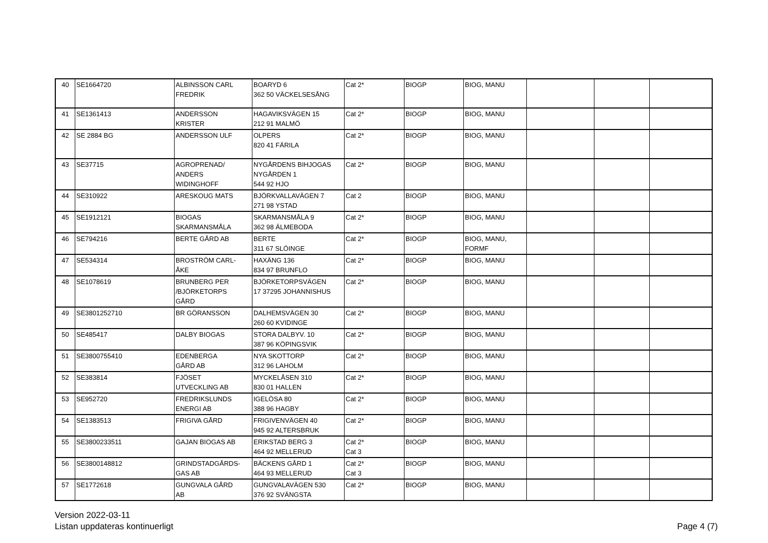| 40 | SE1664720 | ALBINSSON CARL FREDRIK | BOARYD 6 362 50 VÄCKELSESÅNG | Cat 2* | BIOGP | BIOG, MANU | | | |
| 41 | SE1361413 | ANDERSSON KRISTER | HAGAVIKSVÄGEN 15 212 91 MALMÖ | Cat 2* | BIOGP | BIOG, MANU | | | |
| 42 | SE 2884 BG | ANDERSSON ULF | OLPERS 820 41 FÄRILA | Cat 2* | BIOGP | BIOG, MANU | | | |
| 43 | SE37715 | AGROPRENAD/ ANDERS WIDINGHOFF | NYGÅRDENS BIHJOGAS NYGÅRDEN 1 544 92 HJO | Cat 2* | BIOGP | BIOG, MANU | | | |
| 44 | SE310922 | ARESKOUG MATS | BJÖRKVALLAVÄGEN 7 271 98 YSTAD | Cat 2 | BIOGP | BIOG, MANU | | | |
| 45 | SE1912121 | BIOGAS SKARMANSMÅLA | SKARMANSMÅLA 9 362 98 ÄLMEBODA | Cat 2* | BIOGP | BIOG, MANU | | | |
| 46 | SE794216 | BERTE GÅRD AB | BERTE 311 67 SLÖINGE | Cat 2* | BIOGP | BIOG, MANU, FORMF | | | |
| 47 | SE534314 | BROSTRÖM CARL- ÅKE | HAXÄNG 136 834 97 BRUNFLO | Cat 2* | BIOGP | BIOG, MANU | | | |
| 48 | SE1078619 | BRUNBERG PER /BJÖRKETORPS GÅRD | BJÖRKETORPSVÄGEN 17 37295 JOHANNISHUS | Cat 2* | BIOGP | BIOG, MANU | | | |
| 49 | SE3801252710 | BR GÖRANSSON | DALHEMSVÄGEN 30 260 60 KVIDINGE | Cat 2* | BIOGP | BIOG, MANU | | | |
| 50 | SE485417 | DALBY BIOGAS | STORA DALBYV. 10 387 96 KÖPINGSVIK | Cat 2* | BIOGP | BIOG, MANU | | | |
| 51 | SE3800755410 | EDENBERGA GÅRD AB | NYA SKOTTORP 312 96 LAHOLM | Cat 2* | BIOGP | BIOG, MANU | | | |
| 52 | SE383814 | FJÖSET UTVECKLING AB | MYCKELÅSEN 310 830 01 HALLEN | Cat 2* | BIOGP | BIOG, MANU | | | |
| 53 | SE952720 | FREDRIKSLUNDS ENERGI AB | IGELÖSA 80 388 96 HAGBY | Cat 2* | BIOGP | BIOG, MANU | | | |
| 54 | SE1383513 | FRIGIVA GÅRD | FRIGIVENVÄGEN 40 945 92 ALTERSBRUK | Cat 2* | BIOGP | BIOG, MANU | | | |
| 55 | SE3800233511 | GAJAN BIOGAS AB | ERIKSTAD BERG 3 464 92 MELLERUD | Cat 2* Cat 3 | BIOGP | BIOG, MANU | | | |
| 56 | SE3800148812 | GRINDSTADGÅRDS- GAS AB | BÄCKENS GÅRD 1 464 93 MELLERUD | Cat 2* Cat 3 | BIOGP | BIOG, MANU | | | |
| 57 | SE1772618 | GUNGVALA GÅRD AB | GUNGVALAVÄGEN 530 376 92 SVÄNGSTA | Cat 2* | BIOGP | BIOG, MANU | | | |
Version 2022-03-11
Listan uppdateras kontinuerligt
Page 4 (7)